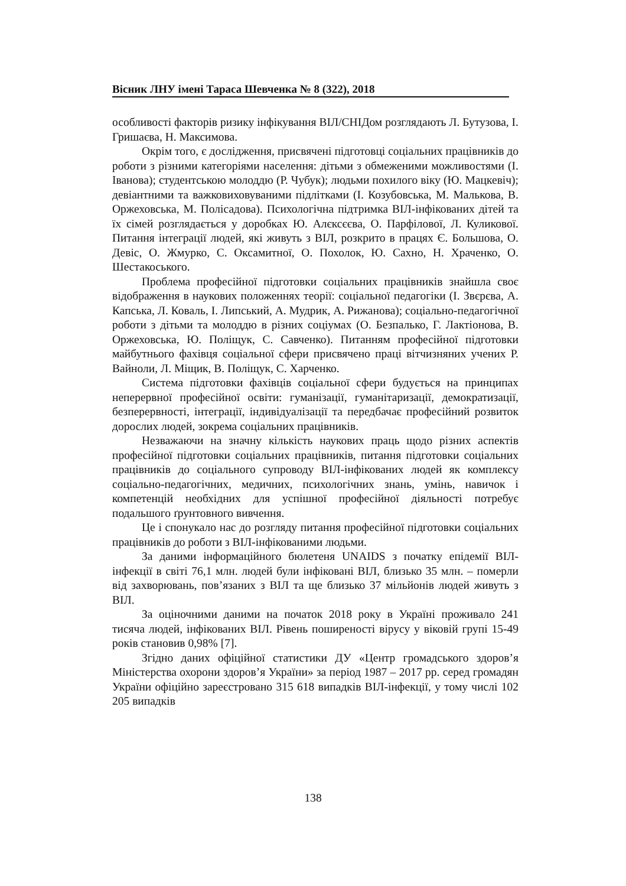Вісник ЛНУ імені Тараса Шевченка № 8 (322), 2018
особливості факторів ризику інфікування ВІЛ/СНІДом розглядають Л. Бутузова, І. Гришаєва, Н. Максимова.
Окрім того, є дослідження, присвячені підготовці соціальних працівників до роботи з різними категоріями населення: дітьми з обмеженими можливостями (І. Іванова); студентською молоддю (Р. Чубук); людьми похилого віку (Ю. Мацкевіч); девіантними та важковиховуваними підлітками (І. Козубовська, М. Малькова, В. Оржеховська, М. Полісадова). Психологічна підтримка ВІЛ-інфікованих дітей та їх сімей розглядається у доробках Ю. Алєксєєва, О. Парфілової, Л. Куликової. Питання інтеграції людей, які живуть з ВІЛ, розкрито в працях Є. Большова, О. Девіс, О. Жмурко, С. Оксамитної, О. Похолок, Ю. Сахно, Н. Храченко, О. Шестакоського.
Проблема професійної підготовки соціальних працівників знайшла своє відображення в наукових положеннях теорії: соціальної педагогіки (І. Звєрєва, А. Капська, Л. Коваль, І. Липський, А. Мудрик, А. Рижанова); соціально-педагогічної роботи з дітьми та молоддю в різних соціумах (О. Безпалько, Г. Лактіонова, В. Оржеховська, Ю. Поліщук, С. Савченко). Питанням професійної підготовки майбутнього фахівця соціальної сфери присвячено праці вітчизняних учених Р. Вайноли, Л. Міщик, В. Поліщук, С. Харченко.
Система підготовки фахівців соціальної сфери будується на принципах неперервної професійної освіти: гуманізації, гуманітаризації, демократизації, безперервності, інтеграції, індивідуалізації та передбачає професійний розвиток дорослих людей, зокрема соціальних працівників.
Незважаючи на значну кількість наукових праць щодо різних аспектів професійної підготовки соціальних працівників, питання підготовки соціальних працівників до соціального супроводу ВІЛ-інфікованих людей як комплексу соціально-педагогічних, медичних, психологічних знань, умінь, навичок і компетенцій необхідних для успішної професійної діяльності потребує подальшого ґрунтовного вивчення.
Це і спонукало нас до розгляду питання професійної підготовки соціальних працівників до роботи з ВІЛ-інфікованими людьми.
За даними інформаційного бюлетеня UNAIDS з початку епідемії ВІЛ-інфекції в світі 76,1 млн. людей були інфіковані ВІЛ, близько 35 млн. – померли від захворювань, пов’язаних з ВІЛ та ще близько 37 мільйонів людей живуть з ВІЛ.
За оціночними даними на початок 2018 року в Україні проживало 241 тисяча людей, інфікованих ВІЛ. Рівень поширеності вірусу у віковій групі 15-49 років становив 0,98% [7].
Згідно даних офіційної статистики ДУ «Центр громадського здоров’я Міністерства охорони здоров’я України» за період 1987 – 2017 рр. серед громадян України офіційно зареєстровано 315 618 випадків ВІЛ-інфекції, у тому числі 102 205 випадків
138